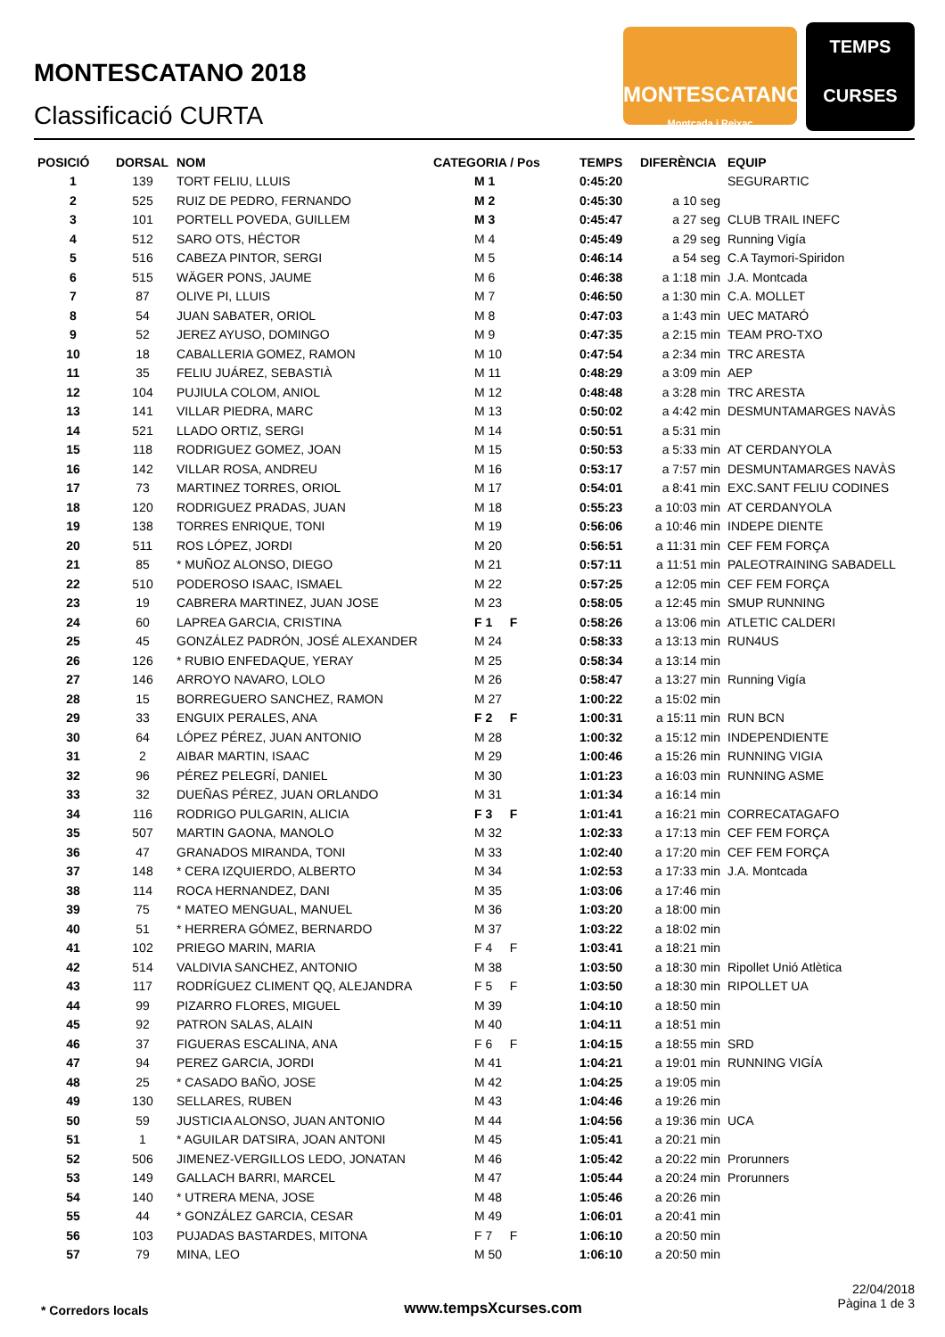MONTESCATANO 2018
Classificació CURTA
MONTESCATANO
Montcada i Reixac
TEMPS
CURSES
| POSICIÓ | DORSAL | NOM | CATEGORIA / Pos | TEMPS | DIFERÈNCIA | EQUIP |
| --- | --- | --- | --- | --- | --- | --- |
| 1 | 139 | TORT FELIU, LLUIS | M 1 | 0:45:20 | | SEGURARTIC |
| 2 | 525 | RUIZ DE PEDRO, FERNANDO | M 2 | 0:45:30 | a 10 seg | |
| 3 | 101 | PORTELL POVEDA, GUILLEM | M 3 | 0:45:47 | a 27 seg | CLUB TRAIL INEFC |
| 4 | 512 | SARO OTS, HÉCTOR | M 4 | 0:45:49 | a 29 seg | Running Vigía |
| 5 | 516 | CABEZA PINTOR, SERGI | M 5 | 0:46:14 | a 54 seg | C.A Taymori-Spiridon |
| 6 | 515 | WÄGER PONS, JAUME | M 6 | 0:46:38 | a 1:18 min | J.A. Montcada |
| 7 | 87 | OLIVE PI, LLUIS | M 7 | 0:46:50 | a 1:30 min | C.A. MOLLET |
| 8 | 54 | JUAN SABATER, ORIOL | M 8 | 0:47:03 | a 1:43 min | UEC MATARÓ |
| 9 | 52 | JEREZ AYUSO, DOMINGO | M 9 | 0:47:35 | a 2:15 min | TEAM PRO-TXO |
| 10 | 18 | CABALLERIA GOMEZ, RAMON | M 10 | 0:47:54 | a 2:34 min | TRC ARESTA |
| 11 | 35 | FELIU JUÁREZ, SEBASTIÀ | M 11 | 0:48:29 | a 3:09 min | AEP |
| 12 | 104 | PUJIULA COLOM, ANIOL | M 12 | 0:48:48 | a 3:28 min | TRC ARESTA |
| 13 | 141 | VILLAR PIEDRA, MARC | M 13 | 0:50:02 | a 4:42 min | DESMUNTAMARGES NAVÀS |
| 14 | 521 | LLADO ORTIZ, SERGI | M 14 | 0:50:51 | a 5:31 min | |
| 15 | 118 | RODRIGUEZ GOMEZ, JOAN | M 15 | 0:50:53 | a 5:33 min | AT CERDANYOLA |
| 16 | 142 | VILLAR ROSA, ANDREU | M 16 | 0:53:17 | a 7:57 min | DESMUNTAMARGES NAVÀS |
| 17 | 73 | MARTINEZ TORRES, ORIOL | M 17 | 0:54:01 | a 8:41 min | EXC.SANT FELIU CODINES |
| 18 | 120 | RODRIGUEZ PRADAS, JUAN | M 18 | 0:55:23 | a 10:03 min | AT CERDANYOLA |
| 19 | 138 | TORRES ENRIQUE, TONI | M 19 | 0:56:06 | a 10:46 min | INDEPE DIENTE |
| 20 | 511 | ROS LÓPEZ, JORDI | M 20 | 0:56:51 | a 11:31 min | CEF FEM FORÇA |
| 21 | 85 | * MUÑOZ ALONSO, DIEGO | M 21 | 0:57:11 | a 11:51 min | PALEOTRAINING SABADELL |
| 22 | 510 | PODEROSO ISAAC, ISMAEL | M 22 | 0:57:25 | a 12:05 min | CEF FEM FORÇA |
| 23 | 19 | CABRERA MARTINEZ, JUAN JOSE | M 23 | 0:58:05 | a 12:45 min | SMUP RUNNING |
| 24 | 60 | LAPREA GARCIA, CRISTINA | F 1 F | 0:58:26 | a 13:06 min | ATLETIC CALDERI |
| 25 | 45 | GONZÁLEZ PADRÓN, JOSÉ ALEXANDER | M 24 | 0:58:33 | a 13:13 min | RUN4US |
| 26 | 126 | * RUBIO ENFEDAQUE, YERAY | M 25 | 0:58:34 | a 13:14 min | |
| 27 | 146 | ARROYO NAVARO, LOLO | M 26 | 0:58:47 | a 13:27 min | Running Vigía |
| 28 | 15 | BORREGUERO SANCHEZ, RAMON | M 27 | 1:00:22 | a 15:02 min | |
| 29 | 33 | ENGUIX PERALES, ANA | F 2 F | 1:00:31 | a 15:11 min | RUN BCN |
| 30 | 64 | LÓPEZ PÉREZ, JUAN ANTONIO | M 28 | 1:00:32 | a 15:12 min | INDEPENDIENTE |
| 31 | 2 | AIBAR MARTIN, ISAAC | M 29 | 1:00:46 | a 15:26 min | RUNNING VIGIA |
| 32 | 96 | PÉREZ PELEGRÍ, DANIEL | M 30 | 1:01:23 | a 16:03 min | RUNNING ASME |
| 33 | 32 | DUEÑAS PÉREZ, JUAN ORLANDO | M 31 | 1:01:34 | a 16:14 min | |
| 34 | 116 | RODRIGO PULGARIN, ALICIA | F 3 F | 1:01:41 | a 16:21 min | CORRECATAGAFO |
| 35 | 507 | MARTIN GAONA, MANOLO | M 32 | 1:02:33 | a 17:13 min | CEF FEM FORÇA |
| 36 | 47 | GRANADOS MIRANDA, TONI | M 33 | 1:02:40 | a 17:20 min | CEF FEM FORÇA |
| 37 | 148 | * CERA IZQUIERDO, ALBERTO | M 34 | 1:02:53 | a 17:33 min | J.A. Montcada |
| 38 | 114 | ROCA HERNANDEZ, DANI | M 35 | 1:03:06 | a 17:46 min | |
| 39 | 75 | * MATEO MENGUAL, MANUEL | M 36 | 1:03:20 | a 18:00 min | |
| 40 | 51 | * HERRERA GÓMEZ, BERNARDO | M 37 | 1:03:22 | a 18:02 min | |
| 41 | 102 | PRIEGO MARIN, MARIA | F 4 F | 1:03:41 | a 18:21 min | |
| 42 | 514 | VALDIVIA SANCHEZ, ANTONIO | M 38 | 1:03:50 | a 18:30 min | Ripollet Unió Atlètica |
| 43 | 117 | RODRÍGUEZ CLIMENT QQ, ALEJANDRA | F 5 F | 1:03:50 | a 18:30 min | RIPOLLET UA |
| 44 | 99 | PIZARRO FLORES, MIGUEL | M 39 | 1:04:10 | a 18:50 min | |
| 45 | 92 | PATRON SALAS, ALAIN | M 40 | 1:04:11 | a 18:51 min | |
| 46 | 37 | FIGUERAS ESCALINA, ANA | F 6 F | 1:04:15 | a 18:55 min | SRD |
| 47 | 94 | PEREZ GARCIA, JORDI | M 41 | 1:04:21 | a 19:01 min | RUNNING VIGÍA |
| 48 | 25 | * CASADO BAÑO, JOSE | M 42 | 1:04:25 | a 19:05 min | |
| 49 | 130 | SELLARES, RUBEN | M 43 | 1:04:46 | a 19:26 min | |
| 50 | 59 | JUSTICIA ALONSO, JUAN ANTONIO | M 44 | 1:04:56 | a 19:36 min | UCA |
| 51 | 1 | * AGUILAR DATSIRA, JOAN ANTONI | M 45 | 1:05:41 | a 20:21 min | |
| 52 | 506 | JIMENEZ-VERGILLOS LEDO, JONATAN | M 46 | 1:05:42 | a 20:22 min | Prorunners |
| 53 | 149 | GALLACH BARRI, MARCEL | M 47 | 1:05:44 | a 20:24 min | Prorunners |
| 54 | 140 | * UTRERA MENA, JOSE | M 48 | 1:05:46 | a 20:26 min | |
| 55 | 44 | * GONZÁLEZ GARCIA, CESAR | M 49 | 1:06:01 | a 20:41 min | |
| 56 | 103 | PUJADAS BASTARDES, MITONA | F 7 F | 1:06:10 | a 20:50 min | |
| 57 | 79 | MINA, LEO | M 50 | 1:06:10 | a 20:50 min | |
* Corredors locals
www.tempsXcurses.com
22/04/2018
Pàgina 1 de 3